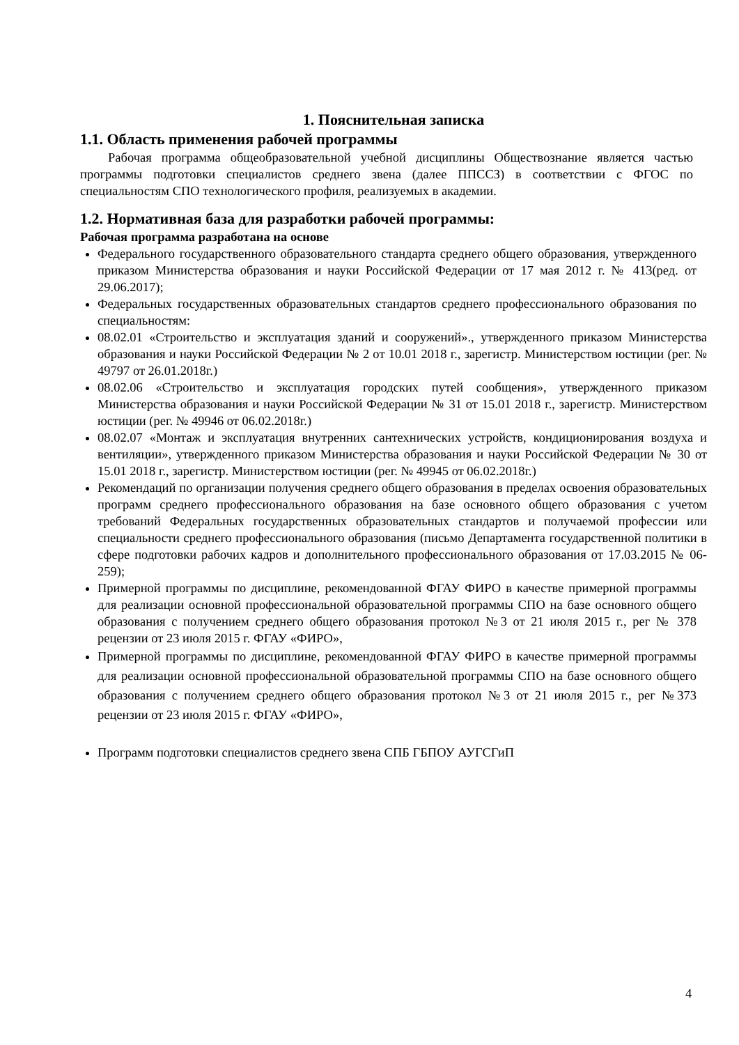1. Пояснительная записка
1.1. Область применения рабочей программы
Рабочая программа общеобразовательной учебной дисциплины Обществознание является частью программы подготовки специалистов среднего звена (далее ППССЗ) в соответствии с ФГОС по специальностям СПО технологического профиля, реализуемых в академии.
1.2. Нормативная база для разработки рабочей программы:
Рабочая программа разработана на основе
Федерального государственного образовательного стандарта среднего общего образования, утвержденного приказом Министерства образования и науки Российской Федерации от 17 мая 2012 г. № 413(ред. от 29.06.2017);
Федеральных государственных образовательных стандартов среднего профессионального образования по специальностям:
08.02.01 «Строительство и эксплуатация зданий и сооружений»., утвержденного приказом Министерства образования и науки Российской Федерации № 2 от 10.01 2018 г., зарегистр. Министерством юстиции (рег. № 49797 от 26.01.2018г.)
08.02.06 «Строительство и эксплуатация городских путей сообщения», утвержденного приказом Министерства образования и науки Российской Федерации № 31 от 15.01 2018 г., зарегистр. Министерством юстиции (рег. № 49946 от 06.02.2018г.)
08.02.07 «Монтаж и эксплуатация внутренних сантехнических устройств, кондиционирования воздуха и вентиляции», утвержденного приказом Министерства образования и науки Российской Федерации № 30 от 15.01 2018 г., зарегистр. Министерством юстиции (рег. № 49945 от 06.02.2018г.)
Рекомендаций по организации получения среднего общего образования в пределах освоения образовательных программ среднего профессионального образования на базе основного общего образования с учетом требований Федеральных государственных образовательных стандартов и получаемой профессии или специальности среднего профессионального образования (письмо Департамента государственной политики в сфере подготовки рабочих кадров и дополнительного профессионального образования от 17.03.2015 № 06-259);
Примерной программы по дисциплине, рекомендованной ФГАУ ФИРО в качестве примерной программы для реализации основной профессиональной образовательной программы СПО на базе основного общего образования с получением среднего общего образования протокол №3 от 21 июля 2015 г., рег № 378 рецензии от 23 июля 2015 г. ФГАУ «ФИРО»,
Примерной программы по дисциплине, рекомендованной ФГАУ ФИРО в качестве примерной программы для реализации основной профессиональной образовательной программы СПО на базе основного общего образования с получением среднего общего образования протокол №3 от 21 июля 2015 г., рег №373 рецензии от 23 июля 2015 г. ФГАУ «ФИРО»,
Программ подготовки специалистов среднего звена СПБ ГБПОУ АУГСГиП
4